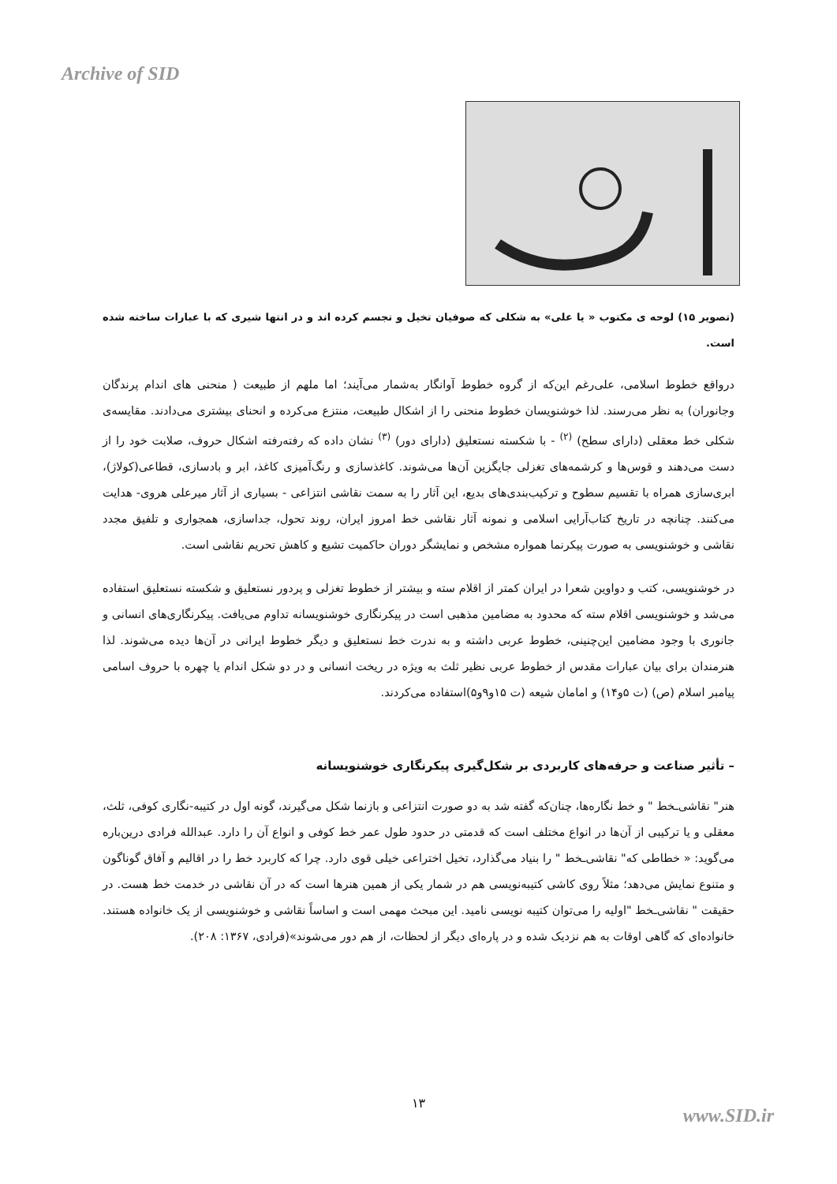Archive of SID
(تصویر ۱۵) لوحه ی مکتوب « یا علی» به شکلی که صوفیان تخیل و تجسم کرده اند و در انتها شیری که با عبارات ساخته شده است.
درواقع خطوط اسلامی، علی‌رغم این‌که از گروه خطوط آوانگار به‌شمار می‌آیند؛ اما ملهم از طبیعت ( منحنی های اندام پرندگان وجانوران) به نظر می‌رسند. لذا خوشنویسان خطوط منحنی را از اشکال طبیعت، منتزع می‌کرده و انحنای بیشتری می‌دادند. مقایسه‌ی شکلی خط معقلی (دارای سطح) <sup>(۲)</sup> - با شکسته نستعلیق (دارای دور) <sup>(۳)</sup> نشان داده که رفته‌رفته اشکال حروف، صلابت خود را از دست می‌دهند و قوس‌ها و کرشمه‌های تغزلی جایگزین آن‌ها می‌شوند. کاغذسازی و رنگ‌آمیزی کاغذ، ابر و بادسازی، قطاعی(کولاژ)، ابری‌سازی همراه با تقسیم سطوح و ترکیب‌بندی‌های بدیع، این آثار را به سمت نقاشی انتزاعی - بسیاری از آثار میرعلی هروی- هدایت می‌کنند. چنانچه در تاریخ کتاب‌آرایی اسلامی و نمونه آثار نقاشی خط امروز ایران، روند تحول، جداسازی، همجواری و تلفیق مجدد نقاشی و خوشنویسی به صورت پیکرنما همواره مشخص و نمایشگر دوران حاکمیت تشیع و کاهش تحریم نقاشی است.
در خوشنویسی، کتب و دواوین شعرا در ایران کمتر از اقلام سته و بیشتر از خطوط تغزلی و پردور نستعلیق و شکسته نستعلیق استفاده می‌شد و خوشنویسی اقلام سته که محدود به مضامین مذهبی است در پیکرنگاری خوشنویسانه تداوم می‌یافت. پیکرنگاری‌های انسانی و جانوری با وجود مضامین این‌چنینی، خطوط عربی داشته و به ندرت خط نستعلیق و دیگر خطوط ایرانی در آن‌ها دیده می‌شوند. لذا هنرمندان برای بیان عبارات مقدس از خطوط عربی نظیر ثلث به ویژه در ریخت انسانی و در دو شکل اندام یا چهره با حروف اسامی پیامبر اسلام (ص) (ت ۵و۱۴) و امامان شیعه (ت ۱۵و۹و۵)استفاده می‌کردند.
– تأثیر صناعت و حرفه‌های کاربردی بر شکل‌گیری پیکرنگاری خوشنویسانه
هنر" نقاشی‌ـخط " و خط نگاره‌ها، چنان‌که گفته شد به دو صورت انتزاعی و بازنما شکل می‌گیرند، گونه اول در کتیبه-نگاری کوفی، ثلث، معقلی و یا ترکیبی از آن‌ها در انواع مختلف است که قدمتی در حدود طول عمر خط کوفی و انواع آن را دارد. عبدالله فرادی درین‌باره می‌گوید: « خطاطی که" نقاشی‌ـخط " را بنیاد می‌گذارد، تخیل اختراعی خیلی قوی دارد. چرا که کاربرد خط را در اقالیم و آفاق گوناگون و متنوع نمایش می‌دهد؛ مثلاً روی کاشی کتیبه‌نویسی هم در شمار یکی از همین هنرها است که در آن نقاشی در خدمت خط هست. در حقیقت " نقاشی‌ـخط "اولیه را می‌توان کتیبه نویسی نامید. این مبحث مهمی است و اساساً نقاشی و خوشنویسی از یک خانواده هستند. خانواده‌ای که گاهی اوقات به هم نزدیک شده و در پاره‌ای دیگر از لحظات، از هم دور می‌شوند»(فرادی، ۱۳۶۷: ۲۰۸).
۱۳
www.SID.ir